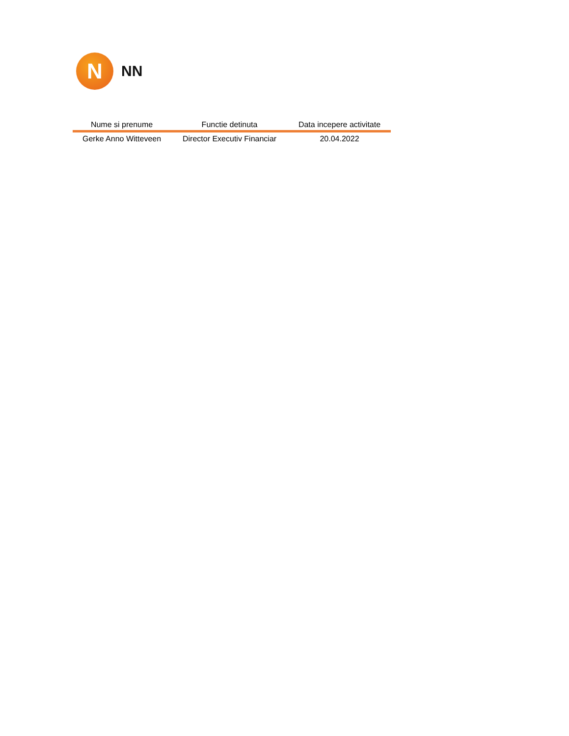N
NN
| Nume si prenume | Functie detinuta | Data incepere activitate |
| --- | --- | --- |
| Gerke Anno Witteveen | Director Executiv Financiar | 20.04.2022 |